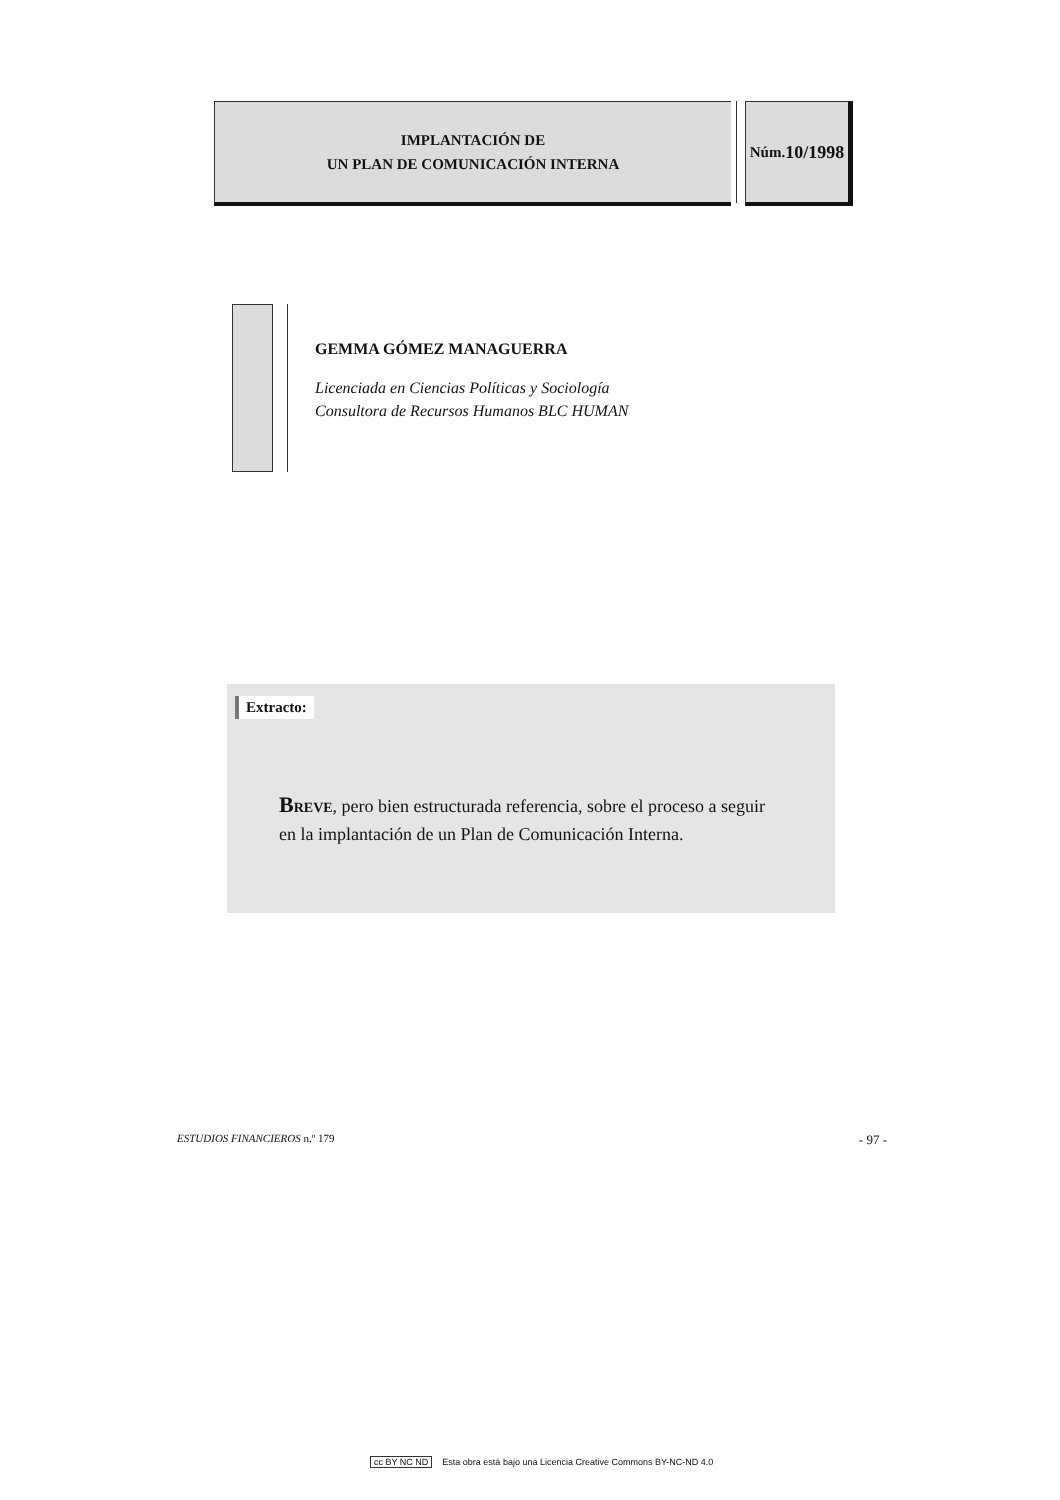IMPLANTACIÓN DE
UN PLAN DE COMUNICACIÓN INTERNA
Núm.
10/1998
GEMMA GÓMEZ MANAGUERRA
Licenciada en Ciencias Políticas y Sociología
Consultora de Recursos Humanos BLC HUMAN
Extracto:
BREVE, pero bien estructurada referencia, sobre el proceso a seguir en la implantación de un Plan de Comunicación Interna.
ESTUDIOS FINANCIEROS n.º 179 - 97 -
cc BY NC ND Esta obra está bajo una Licencia Creative Commons BY-NC-ND 4.0